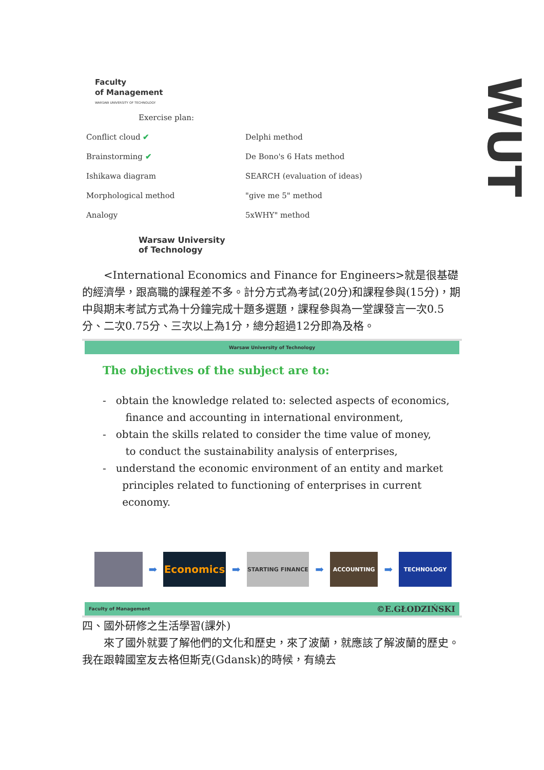Faculty
of Management
WARSAW UNIVERSITY OF TECHNOLOGY
Exercise plan:
Conflict cloud ✔
Brainstorming ✔
Ishikawa diagram
Morphological method
Analogy
Delphi method
De Bono's 6 Hats method
SEARCH (evaluation of ideas)
"give me 5" method
5xWHY" method
Warsaw University
of Technology
WUT
　　<International Economics and Finance for Engineers>就是很基礎的經濟學，跟高職的課程差不多。計分方式為考試(20分)和課程參與(15分)，期中與期末考試方式為十分鐘完成十題多選題，課程參與為一堂課發言一次0.5分、二次0.75分、三次以上為1分，總分超過12分即為及格。
Warsaw University of Technology
The objectives of the subject are to:
- obtain the knowledge related to: selected aspects of economics,
finance and accounting in international environment,
- obtain the skills related to consider the time value of money,
to conduct the sustainability analysis of enterprises,
- understand the economic environment of an entity and market
principles related to functioning of enterprises in current
economy.
➡
Economics
➡
STARTING FINANCE
➡
ACCOUNTING
➡
TECHNOLOGY
Faculty of Management ©E.GŁODZIŃSKI
四、國外研修之生活學習(課外)
　　來了國外就要了解他們的文化和歷史，來了波蘭，就應該了解波蘭的歷史。我在跟韓國室友去格但斯克(Gdansk)的時候，有繞去